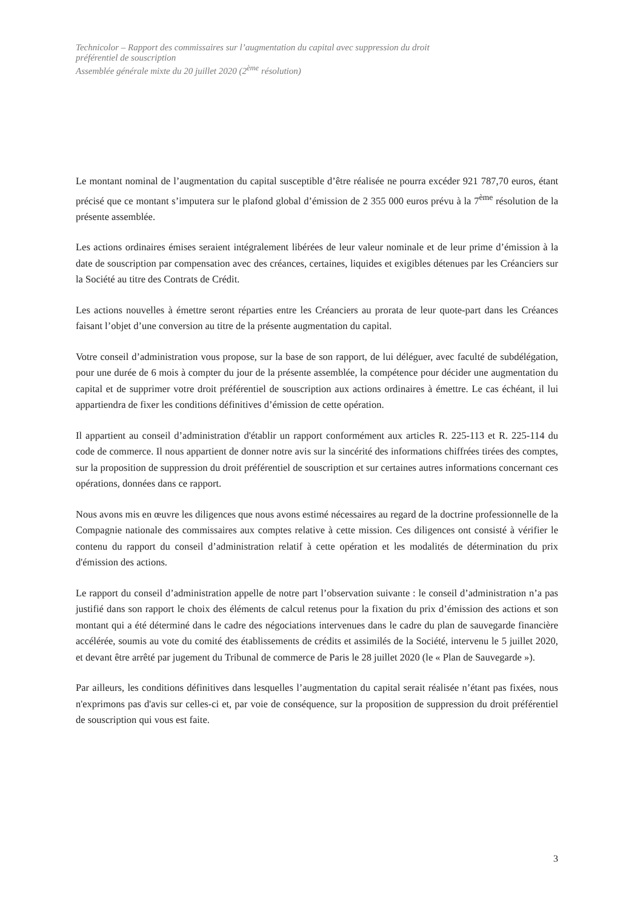Technicolor – Rapport des commissaires sur l’augmentation du capital avec suppression du droit
préférentiel de souscription
Assemblée générale mixte du 20 juillet 2020 (2<sup>ème</sup> résolution)
Le montant nominal de l’augmentation du capital susceptible d’être réalisée ne pourra excéder 921 787,70 euros, étant précisé que ce montant s’imputera sur le plafond global d’émission de 2 355 000 euros prévu à la 7<sup>ème</sup> résolution de la présente assemblée.
Les actions ordinaires émises seraient intégralement libérées de leur valeur nominale et de leur prime d’émission à la date de souscription par compensation avec des créances, certaines, liquides et exigibles détenues par les Créanciers sur la Société au titre des Contrats de Crédit.
Les actions nouvelles à émettre seront réparties entre les Créanciers au prorata de leur quote-part dans les Créances faisant l’objet d’une conversion au titre de la présente augmentation du capital.
Votre conseil d’administration vous propose, sur la base de son rapport, de lui déléguer, avec faculté de subdélégation, pour une durée de 6 mois à compter du jour de la présente assemblée, la compétence pour décider une augmentation du capital et de supprimer votre droit préférentiel de souscription aux actions ordinaires à émettre. Le cas échéant, il lui appartiendra de fixer les conditions définitives d’émission de cette opération.
Il appartient au conseil d’administration d'établir un rapport conformément aux articles R. 225-113 et R. 225-114 du code de commerce. Il nous appartient de donner notre avis sur la sincérité des informations chiffrées tirées des comptes, sur la proposition de suppression du droit préférentiel de souscription et sur certaines autres informations concernant ces opérations, données dans ce rapport.
Nous avons mis en œuvre les diligences que nous avons estimé nécessaires au regard de la doctrine professionnelle de la Compagnie nationale des commissaires aux comptes relative à cette mission. Ces diligences ont consisté à vérifier le contenu du rapport du conseil d’administration relatif à cette opération et les modalités de détermination du prix d'émission des actions.
Le rapport du conseil d’administration appelle de notre part l’observation suivante : le conseil d’administration n’a pas justifié dans son rapport le choix des éléments de calcul retenus pour la fixation du prix d’émission des actions et son montant qui a été déterminé dans le cadre des négociations intervenues dans le cadre du plan de sauvegarde financière accélérée, soumis au vote du comité des établissements de crédits et assimilés de la Société, intervenu le 5 juillet 2020, et devant être arrêté par jugement du Tribunal de commerce de Paris le 28 juillet 2020 (le « Plan de Sauvegarde »).
Par ailleurs, les conditions définitives dans lesquelles l’augmentation du capital serait réalisée n’étant pas fixées, nous n'exprimons pas d'avis sur celles-ci et, par voie de conséquence, sur la proposition de suppression du droit préférentiel de souscription qui vous est faite.
3